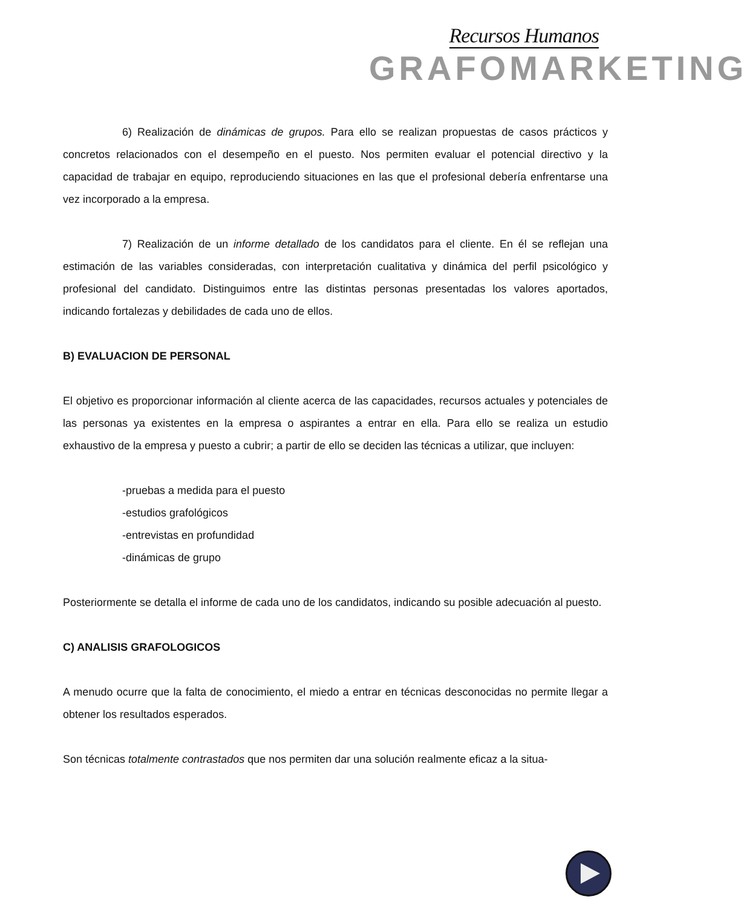Recursos Humanos
GRAFOMARKETING
6) Realización de dinámicas de grupos. Para ello se realizan propuestas de casos prácticos y concretos relacionados con el desempeño en el puesto. Nos permiten evaluar el potencial directivo y la capacidad de trabajar en equipo, reproduciendo situaciones en las que el profesional debería enfrentarse una vez incorporado a la empresa.
7) Realización de un informe detallado de los candidatos para el cliente. En él se reflejan una estimación de las variables consideradas, con interpretación cualitativa y dinámica del perfil psicológico y profesional del candidato. Distinguimos entre las distintas personas presentadas los valores aportados, indicando fortalezas y debilidades de cada uno de ellos.
B) EVALUACION DE PERSONAL
El objetivo es proporcionar información al cliente acerca de las capacidades, recursos actuales y potenciales de las personas ya existentes en la empresa o aspirantes a entrar en ella. Para ello se realiza un estudio exhaustivo de la empresa y puesto a cubrir; a partir de ello se deciden las técnicas a utilizar, que incluyen:
-pruebas a medida para el puesto
-estudios grafológicos
-entrevistas en profundidad
-dinámicas de grupo
Posteriormente se detalla el informe de cada uno de los candidatos, indicando su posible adecuación al puesto.
C) ANALISIS GRAFOLOGICOS
A menudo ocurre que la falta de conocimiento, el miedo a entrar en técnicas desconocidas no permite llegar a obtener los resultados esperados.
Son técnicas totalmente contrastados que nos permiten dar una solución realmente eficaz a la situa-